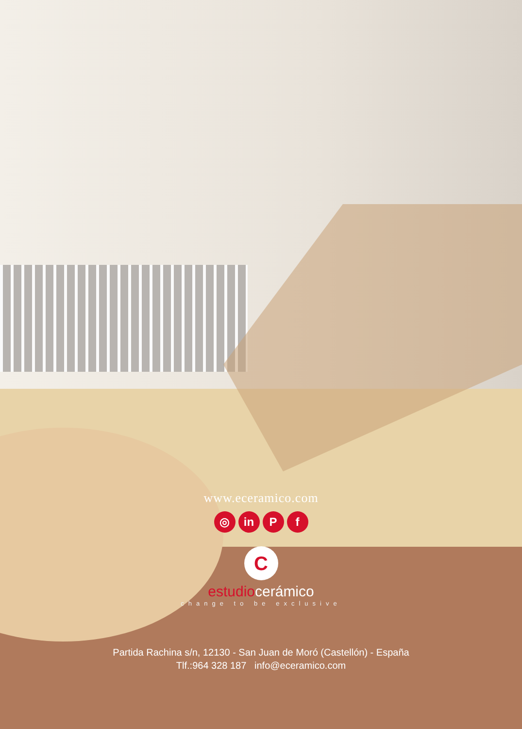www.eceramico.com
◎ in P f
C
estudiocerámico
change to be exclusive
Partida Rachina s/n, 12130 - San Juan de Moró (Castellón) - España
Tlf.:964 328 187 info@eceramico.com